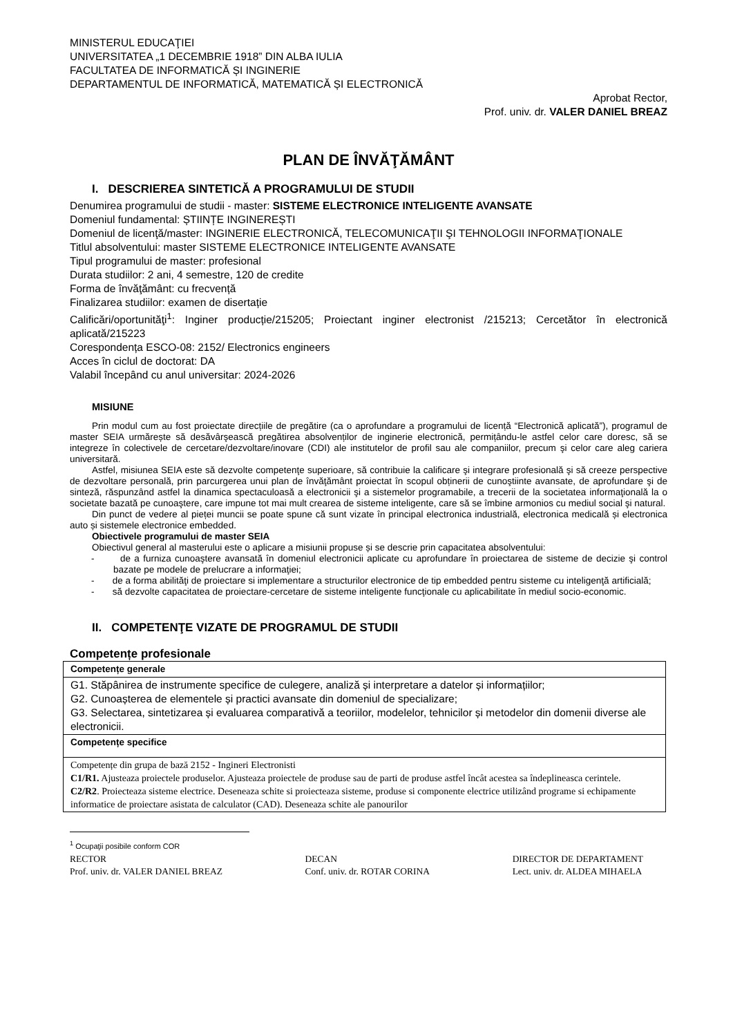MINISTERUL EDUCAŢIEI
UNIVERSITATEA „1 DECEMBRIE 1918” DIN ALBA IULIA
FACULTATEA DE INFORMATICĂ ȘI INGINERIE
DEPARTAMENTUL DE INFORMATICĂ, MATEMATICĂ ȘI ELECTRONICĂ
Aprobat Rector,
Prof. univ. dr. VALER DANIEL BREAZ
PLAN DE ÎNVĂŢĂMÂNT
I. DESCRIEREA SINTETICĂ A PROGRAMULUI DE STUDII
Denumirea programului de studii - master: SISTEME ELECTRONICE INTELIGENTE AVANSATE
Domeniul fundamental: ȘTIINȚE INGINEREȘTI
Domeniul de licenţă/master: INGINERIE ELECTRONICĂ, TELECOMUNICAŢII ŞI TEHNOLOGII INFORMAŢIONALE
Titlul absolventului: master SISTEME ELECTRONICE INTELIGENTE AVANSATE
Tipul programului de master: profesional
Durata studiilor: 2 ani, 4 semestre, 120 de credite
Forma de învăţământ: cu frecvență
Finalizarea studiilor: examen de disertație
Calificări/oportunităţi<sup>1</sup>: Inginer producție/215205; Proiectant inginer electronist /215213; Cercetător în electronică aplicată/215223
Corespondența ESCO-08: 2152/ Electronics engineers
Acces în ciclul de doctorat: DA
Valabil începând cu anul universitar: 2024-2026
MISIUNE
Prin modul cum au fost proiectate direcțiile de pregătire (ca o aprofundare a programului de licență “Electronică aplicată”), programul de master SEIA urmărește să desăvârşească pregătirea absolvenților de inginerie electronică, permițându-le astfel celor care doresc, să se integreze în colectivele de cercetare/dezvoltare/inovare (CDI) ale institutelor de profil sau ale companiilor, precum şi celor care aleg cariera universitară.
Astfel, misiunea SEIA este să dezvolte competenţe superioare, să contribuie la calificare şi integrare profesională şi să creeze perspective de dezvoltare personală, prin parcurgerea unui plan de învăţământ proiectat în scopul obținerii de cunoştiinte avansate, de aprofundare şi de sinteză, răspunzând astfel la dinamica spectaculoasă a electronicii şi a sistemelor programabile, a trecerii de la societatea informaţională la o societate bazată pe cunoaştere, care impune tot mai mult crearea de sisteme inteligente, care să se îmbine armonios cu mediul social şi natural.
Din punct de vedere al pieței muncii se poate spune că sunt vizate în principal electronica industrială, electronica medicală și electronica auto și sistemele electronice embedded.
Obiectivele programului de master SEIA
Obiectivul general al masterului este o aplicare a misiunii propuse și se descrie prin capacitatea absolventului:
- de a furniza cunoaştere avansată în domeniul electronicii aplicate cu aprofundare în proiectarea de sisteme de decizie şi control bazate pe modele de prelucrare a informaţiei;
- de a forma abilităţi de proiectare si implementare a structurilor electronice de tip embedded pentru sisteme cu inteligenţă artificială;
- să dezvolte capacitatea de proiectare-cercetare de sisteme inteligente funcţionale cu aplicabilitate în mediul socio-economic.
II. COMPETENŢE VIZATE DE PROGRAMUL DE STUDII
Competențe profesionale
| Competențe generale |
| G1. Stăpânirea de instrumente specifice de culegere, analiză și interpretare a datelor și informațiilor; G2. Cunoașterea de elementele și practici avansate din domeniul de specializare; G3. Selectarea, sintetizarea și evaluarea comparativă a teoriilor, modelelor, tehnicilor și metodelor din domenii diverse ale electronicii. |
| Competențe specifice |
| Competențe din grupa de bază 2152 - Ingineri Electronisti C1/R1. Ajusteaza proiectele produselor. Ajusteaza proiectele de produse sau de parti de produse astfel încât acestea sa îndeplineasca cerintele. C2/R2 . Proiecteaza sisteme electrice. Deseneaza schite si proiecteaza sisteme, produse si componente electrice utilizând programe si echipamente informatice de proiectare asistata de calculator (CAD). Deseneaza schite ale panourilor |
<sup>1</sup> Ocupaţii posibile conform COR
RECTOR
Prof. univ. dr. VALER DANIEL BREAZ
DECAN
Conf. univ. dr. ROTAR CORINA
DIRECTOR DE DEPARTAMENT
Lect. univ. dr. ALDEA MIHAELA